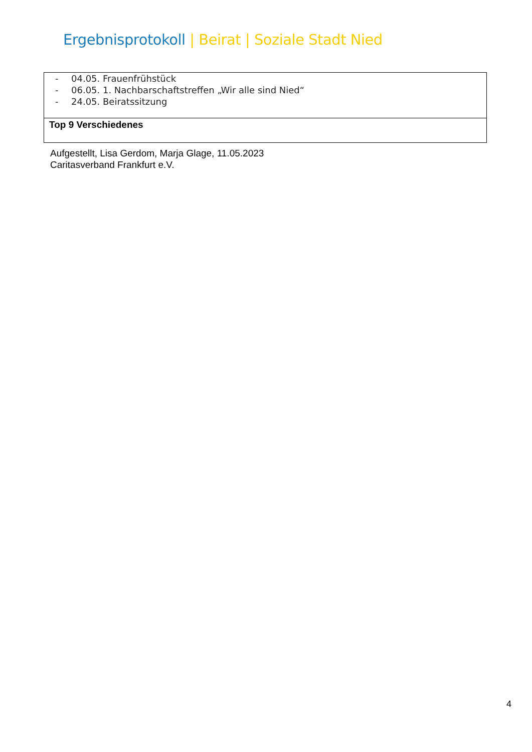Ergebnisprotokoll | Beirat | Soziale Stadt Nied
| - 04.05. Frauenfrühstück - 06.05. 1. Nachbarschaftstreffen „Wir alle sind Nied“ - 24.05. Beiratssitzung |
| Top 9 Verschiedenes |
Aufgestellt, Lisa Gerdom, Marja Glage, 11.05.2023
Caritasverband Frankfurt e.V.
4